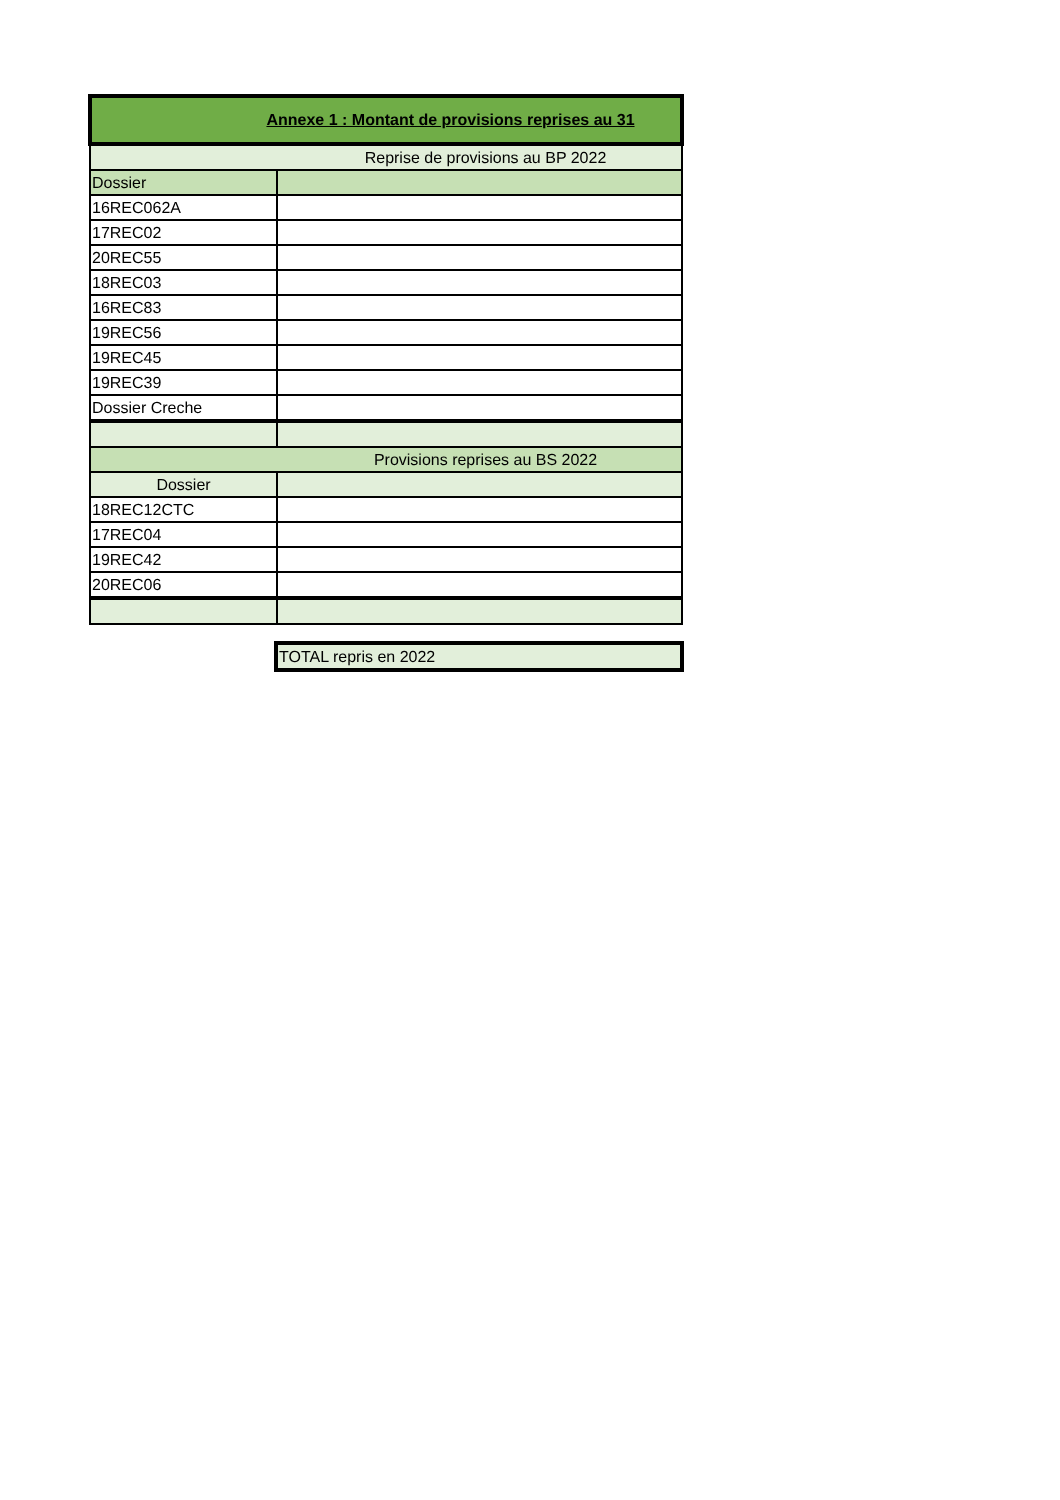| Annexe 1 : Montant de provisions reprises au 31 | |
| --- | --- |
| Reprise de provisions au BP 2022 | |
| Dossier | |
| 16REC062A | |
| 17REC02 | |
| 20REC55 | |
| 18REC03 | |
| 16REC83 | |
| 19REC56 | |
| 19REC45 | |
| 19REC39 | |
| Dossier Creche | |
| Provisions reprises au BS 2022 | |
| Dossier | |
| 18REC12CTC | |
| 17REC04 | |
| 19REC42 | |
| 20REC06 | |
| TOTAL repris en 2022 |